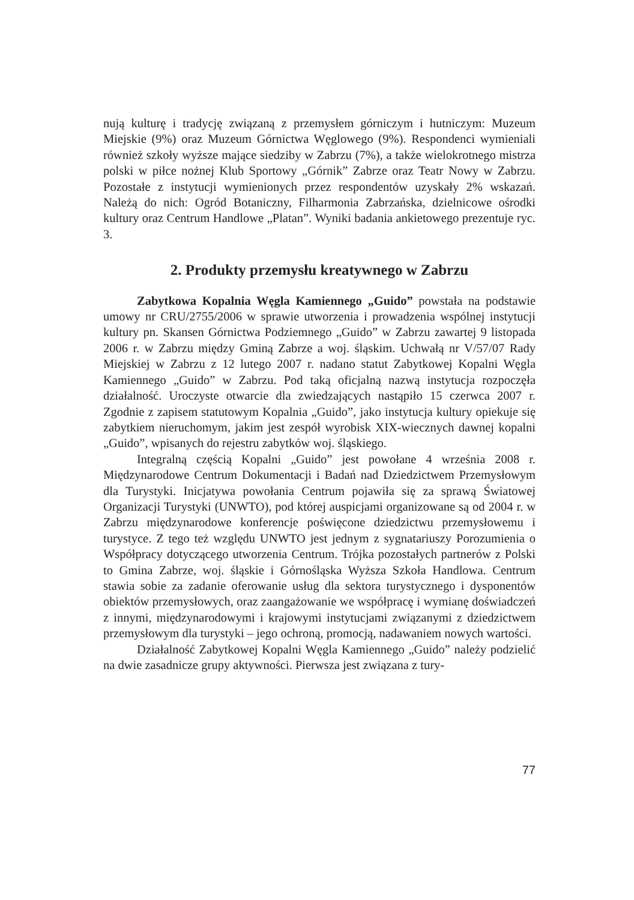nują kulturę i tradycję związaną z przemysłem górniczym i hutniczym: Muzeum Miejskie (9%) oraz Muzeum Górnictwa Węglowego (9%). Respondenci wymieniali również szkoły wyższe mające siedziby w Zabrzu (7%), a także wielokrotnego mistrza polski w piłce nożnej Klub Sportowy „Górnik” Zabrze oraz Teatr Nowy w Zabrzu. Pozostałe z instytucji wymienionych przez respondentów uzyskały 2% wskazań. Należą do nich: Ogród Botaniczny, Filharmonia Zabrzańska, dzielnicowe ośrodki kultury oraz Centrum Handlowe „Platan”. Wyniki badania ankietowego prezentuje ryc. 3.
2. Produkty przemysłu kreatywnego w Zabrzu
Zabytkowa Kopalnia Węgla Kamiennego „Guido” powstała na podstawie umowy nr CRU/2755/2006 w sprawie utworzenia i prowadzenia wspólnej instytucji kultury pn. Skansen Górnictwa Podziemnego „Guido” w Zabrzu zawartej 9 listopada 2006 r. w Zabrzu między Gminą Zabrze a woj. śląskim. Uchwałą nr V/57/07 Rady Miejskiej w Zabrzu z 12 lutego 2007 r. nadano statut Zabytkowej Kopalni Węgla Kamiennego „Guido” w Zabrzu. Pod taką oficjalną nazwą instytucja rozpoczęła działalność. Uroczyste otwarcie dla zwiedzających nastąpiło 15 czerwca 2007 r. Zgodnie z zapisem statutowym Kopalnia „Guido”, jako instytucja kultury opiekuje się zabytkiem nieruchomym, jakim jest zespół wyrobisk XIX-wiecznych dawnej kopalni „Guido”, wpisanych do rejestru zabytków woj. śląskiego.
Integralną częścią Kopalni „Guido” jest powołane 4 września 2008 r. Międzynarodowe Centrum Dokumentacji i Badań nad Dziedzictwem Przemysłowym dla Turystyki. Inicjatywa powołania Centrum pojawiła się za sprawą Światowej Organizacji Turystyki (UNWTO), pod której auspicjami organizowane są od 2004 r. w Zabrzu międzynarodowe konferencje poświęcone dziedzictwu przemysłowemu i turystyce. Z tego też względu UNWTO jest jednym z sygnatariuszy Porozumienia o Współpracy dotyczącego utworzenia Centrum. Trójka pozostałych partnerów z Polski to Gmina Zabrze, woj. śląskie i Górnośląska Wyższa Szkoła Handlowa. Centrum stawia sobie za zadanie oferowanie usług dla sektora turystycznego i dysponentów obiektów przemysłowych, oraz zaangażowanie we współpracę i wymianę doświadczeń z innymi, międzynarodowymi i krajowymi instytucjami związanymi z dziedzictwem przemysłowym dla turystyki – jego ochroną, promocją, nadawaniem nowych wartości.
Działalność Zabytkowej Kopalni Węgla Kamiennego „Guido” należy podzielić na dwie zasadnicze grupy aktywności. Pierwsza jest związana z tury-
77